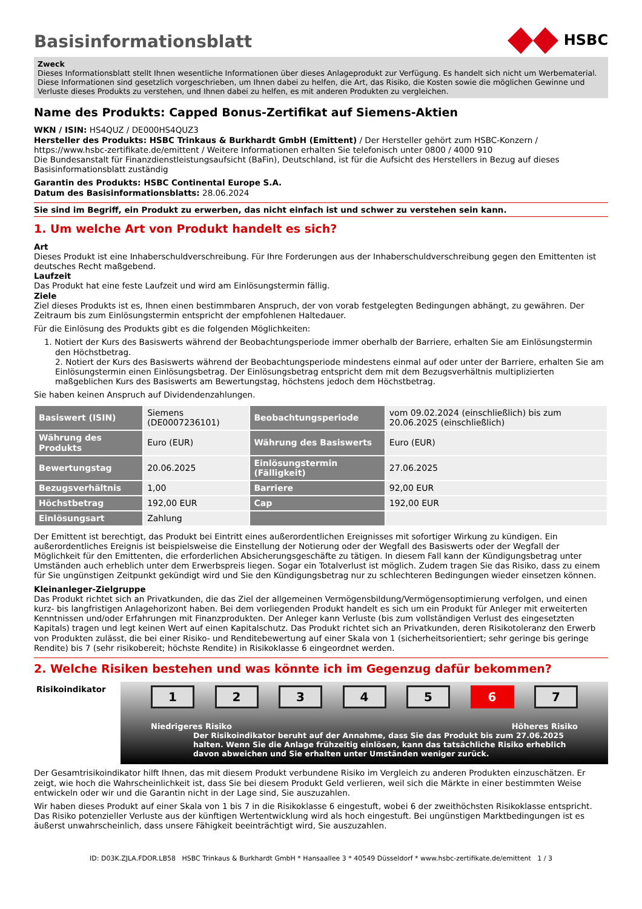Basisinformationsblatt
HSBC
Zweck
Dieses Informationsblatt stellt Ihnen wesentliche Informationen über dieses Anlageprodukt zur Verfügung. Es handelt sich nicht um Werbematerial. Diese Informationen sind gesetzlich vorgeschrieben, um Ihnen dabei zu helfen, die Art, das Risiko, die Kosten sowie die möglichen Gewinne und Verluste dieses Produkts zu verstehen, und Ihnen dabei zu helfen, es mit anderen Produkten zu vergleichen.
Name des Produkts: Capped Bonus-Zertifikat auf Siemens-Aktien
WKN / ISIN: HS4QUZ / DE000HS4QUZ3
Hersteller des Produkts: HSBC Trinkaus & Burkhardt GmbH (Emittent) / Der Hersteller gehört zum HSBC-Konzern / https://www.hsbc-zertifikate.de/emittent / Weitere Informationen erhalten Sie telefonisch unter 0800 / 4000 910
Die Bundesanstalt für Finanzdienstleistungsaufsicht (BaFin), Deutschland, ist für die Aufsicht des Herstellers in Bezug auf dieses Basisinformationsblatt zuständig
Garantin des Produkts: HSBC Continental Europe S.A.
Datum des Basisinformationsblatts: 28.06.2024
Sie sind im Begriff, ein Produkt zu erwerben, das nicht einfach ist und schwer zu verstehen sein kann.
1. Um welche Art von Produkt handelt es sich?
Art
Dieses Produkt ist eine Inhaberschuldverschreibung. Für Ihre Forderungen aus der Inhaberschuldverschreibung gegen den Emittenten ist deutsches Recht maßgebend.
Laufzeit
Das Produkt hat eine feste Laufzeit und wird am Einlösungstermin fällig.
Ziele
Ziel dieses Produkts ist es, Ihnen einen bestimmbaren Anspruch, der von vorab festgelegten Bedingungen abhängt, zu gewähren. Der Zeitraum bis zum Einlösungstermin entspricht der empfohlenen Haltedauer.
Für die Einlösung des Produkts gibt es die folgenden Möglichkeiten:
1. Notiert der Kurs des Basiswerts während der Beobachtungsperiode immer oberhalb der Barriere, erhalten Sie am Einlösungstermin den Höchstbetrag.
2. Notiert der Kurs des Basiswerts während der Beobachtungsperiode mindestens einmal auf oder unter der Barriere, erhalten Sie am Einlösungstermin einen Einlösungsbetrag. Der Einlösungsbetrag entspricht dem mit dem Bezugsverhältnis multiplizierten maßgeblichen Kurs des Basiswerts am Bewertungstag, höchstens jedoch dem Höchstbetrag.
Sie haben keinen Anspruch auf Dividendenzahlungen.
| Basiswert (ISIN) | Siemens (DE0007236101) | Beobachtungsperiode | vom 09.02.2024 (einschließlich) bis zum 20.06.2025 (einschließlich) |
| Währung des Produkts | Euro (EUR) | Währung des Basiswerts | Euro (EUR) |
| Bewertungstag | 20.06.2025 | Einlösungstermin (Fälligkeit) | 27.06.2025 |
| Bezugsverhältnis | 1,00 | Barriere | 92,00 EUR |
| Höchstbetrag | 192,00 EUR | Cap | 192,00 EUR |
| Einlösungsart | Zahlung | | |
Der Emittent ist berechtigt, das Produkt bei Eintritt eines außerordentlichen Ereignisses mit sofortiger Wirkung zu kündigen. Ein außerordentliches Ereignis ist beispielsweise die Einstellung der Notierung oder der Wegfall des Basiswerts oder der Wegfall der Möglichkeit für den Emittenten, die erforderlichen Absicherungsgeschäfte zu tätigen. In diesem Fall kann der Kündigungsbetrag unter Umständen auch erheblich unter dem Erwerbspreis liegen. Sogar ein Totalverlust ist möglich. Zudem tragen Sie das Risiko, dass zu einem für Sie ungünstigen Zeitpunkt gekündigt wird und Sie den Kündigungsbetrag nur zu schlechteren Bedingungen wieder einsetzen können.
Kleinanleger-Zielgruppe
Das Produkt richtet sich an Privatkunden, die das Ziel der allgemeinen Vermögensbildung/Vermögensoptimierung verfolgen, und einen kurz- bis langfristigen Anlagehorizont haben. Bei dem vorliegenden Produkt handelt es sich um ein Produkt für Anleger mit erweiterten Kenntnissen und/oder Erfahrungen mit Finanzprodukten. Der Anleger kann Verluste (bis zum vollständigen Verlust des eingesetzten Kapitals) tragen und legt keinen Wert auf einen Kapitalschutz. Das Produkt richtet sich an Privatkunden, deren Risikotoleranz den Erwerb von Produkten zulässt, die bei einer Risiko- und Renditebewertung auf einer Skala von 1 (sicherheitsorientiert; sehr geringe bis geringe Rendite) bis 7 (sehr risikobereit; höchste Rendite) in Risikoklasse 6 eingeordnet werden.
2. Welche Risiken bestehen und was könnte ich im Gegenzug dafür bekommen?
Risikoindikator
1 2 3 4 5 6 7
Niedrigeres Risiko Höheres Risiko
Der Risikoindikator beruht auf der Annahme, dass Sie das Produkt bis zum 27.06.2025 halten. Wenn Sie die Anlage frühzeitig einlösen, kann das tatsächliche Risiko erheblich davon abweichen und Sie erhalten unter Umständen weniger zurück.
Der Gesamtrisikoindikator hilft Ihnen, das mit diesem Produkt verbundene Risiko im Vergleich zu anderen Produkten einzuschätzen. Er zeigt, wie hoch die Wahrscheinlichkeit ist, dass Sie bei diesem Produkt Geld verlieren, weil sich die Märkte in einer bestimmten Weise entwickeln oder wir und die Garantin nicht in der Lage sind, Sie auszuzahlen.
Wir haben dieses Produkt auf einer Skala von 1 bis 7 in die Risikoklasse 6 eingestuft, wobei 6 der zweithöchsten Risikoklasse entspricht. Das Risiko potenzieller Verluste aus der künftigen Wertentwicklung wird als hoch eingestuft. Bei ungünstigen Marktbedingungen ist es äußerst unwahrscheinlich, dass unsere Fähigkeit beeinträchtigt wird, Sie auszuzahlen.
ID: D03K.ZJLA.FDOR.LB58 HSBC Trinkaus & Burkhardt GmbH * Hansaallee 3 * 40549 Düsseldorf * www.hsbc-zertifikate.de/emittent 1 / 3